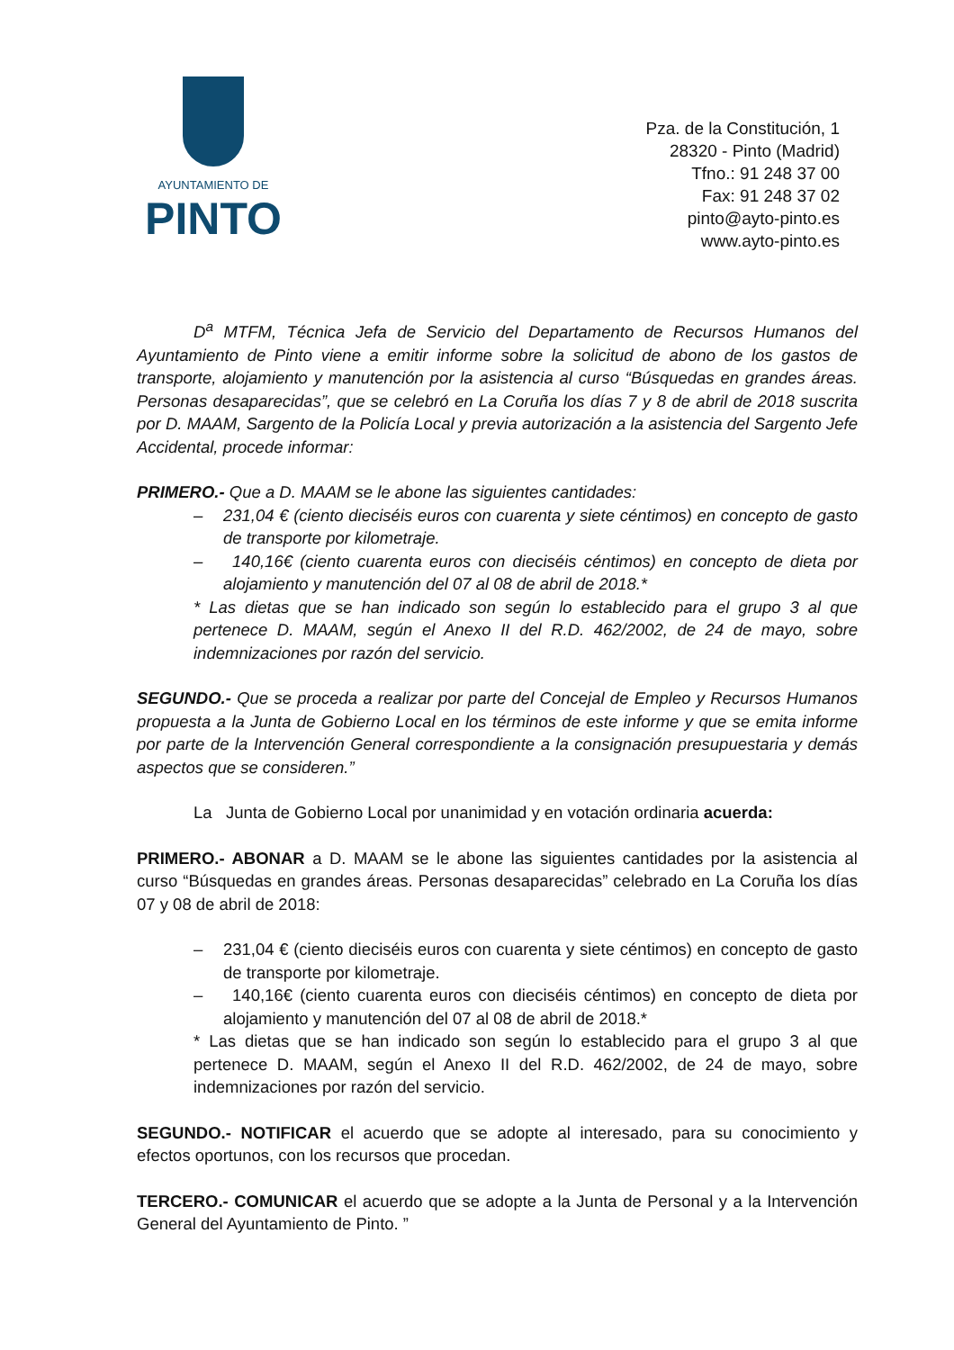AYUNTAMIENTO DE
PINTO
Pza. de la Constitución, 1
28320 - Pinto (Madrid)
Tfno.: 91 248 37 00
Fax: 91 248 37 02
pinto@ayto-pinto.es
www.ayto-pinto.es
D<sup>a</sup> MTFM, Técnica Jefa de Servicio del Departamento de Recursos Humanos del Ayuntamiento de Pinto viene a emitir informe sobre la solicitud de abono de los gastos de transporte, alojamiento y manutención por la asistencia al curso “Búsquedas en grandes áreas. Personas desaparecidas”, que se celebró en La Coruña los días 7 y 8 de abril de 2018 suscrita por D. MAAM, Sargento de la Policía Local y previa autorización a la asistencia del Sargento Jefe Accidental, procede informar:
PRIMERO.- Que a D. MAAM se le abone las siguientes cantidades:
– 231,04 € (ciento dieciséis euros con cuarenta y siete céntimos) en concepto de gasto de transporte por kilometraje.
– 140,16€ (ciento cuarenta euros con dieciséis céntimos) en concepto de dieta por alojamiento y manutención del 07 al 08 de abril de 2018.*
* Las dietas que se han indicado son según lo establecido para el grupo 3 al que pertenece D. MAAM, según el Anexo II del R.D. 462/2002, de 24 de mayo, sobre indemnizaciones por razón del servicio.
SEGUNDO.- Que se proceda a realizar por parte del Concejal de Empleo y Recursos Humanos propuesta a la Junta de Gobierno Local en los términos de este informe y que se emita informe por parte de la Intervención General correspondiente a la consignación presupuestaria y demás aspectos que se consideren.”
La Junta de Gobierno Local por unanimidad y en votación ordinaria acuerda:
PRIMERO.- ABONAR a D. MAAM se le abone las siguientes cantidades por la asistencia al curso “Búsquedas en grandes áreas. Personas desaparecidas” celebrado en La Coruña los días 07 y 08 de abril de 2018:
– 231,04 € (ciento dieciséis euros con cuarenta y siete céntimos) en concepto de gasto de transporte por kilometraje.
– 140,16€ (ciento cuarenta euros con dieciséis céntimos) en concepto de dieta por alojamiento y manutención del 07 al 08 de abril de 2018.*
* Las dietas que se han indicado son según lo establecido para el grupo 3 al que pertenece D. MAAM, según el Anexo II del R.D. 462/2002, de 24 de mayo, sobre indemnizaciones por razón del servicio.
SEGUNDO.- NOTIFICAR el acuerdo que se adopte al interesado, para su conocimiento y efectos oportunos, con los recursos que procedan.
TERCERO.- COMUNICAR el acuerdo que se adopte a la Junta de Personal y a la Intervención General del Ayuntamiento de Pinto. ”